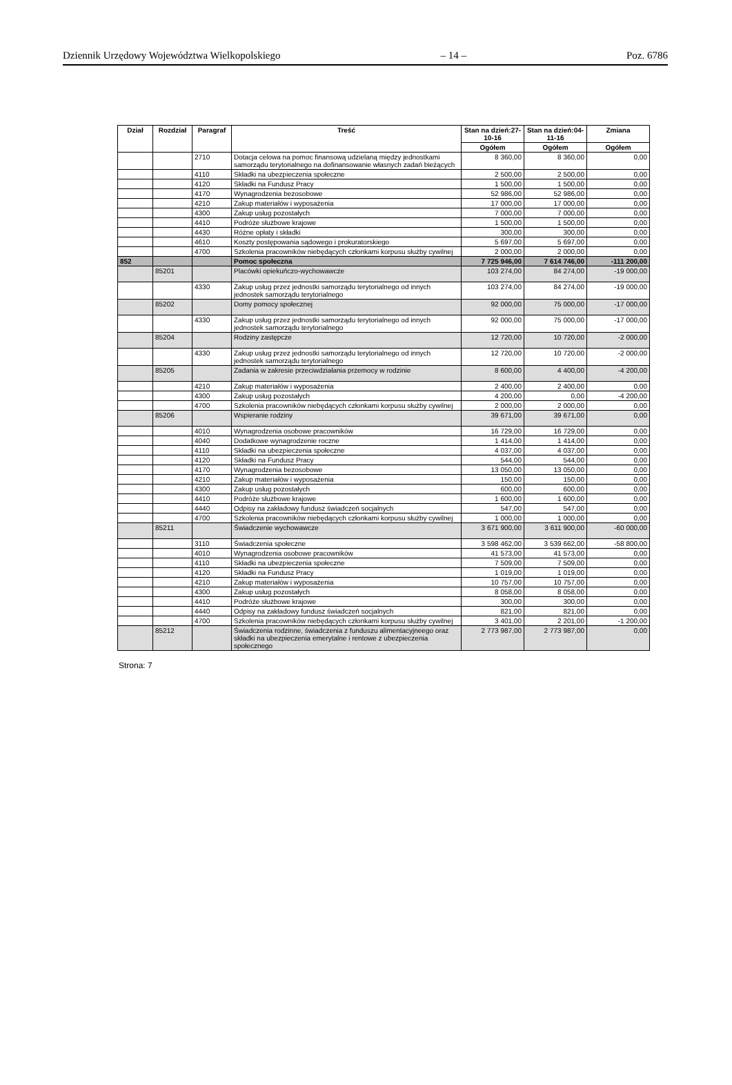Dziennik Urzędowy Województwa Wielkopolskiego – 14 – Poz. 6786
| Dział | Rozdział | Paragraf | Treść | Stan na dzień:27-10-16 | Stan na dzień:04-11-16 | Zmiana |
| --- | --- | --- | --- | --- | --- | --- |
| | | | | Ogółem | Ogółem | Ogółem |
| | | 2710 | Dotacja celowa na pomoc finansową udzielaną między jednostkami samorządu terytorialnego na dofinansowanie własnych zadań bieżących | 8 360,00 | 8 360,00 | 0,00 |
| | | 4110 | Składki na ubezpieczenia społeczne | 2 500,00 | 2 500,00 | 0,00 |
| | | 4120 | Składki na Fundusz Pracy | 1 500,00 | 1 500,00 | 0,00 |
| | | 4170 | Wynagrodzenia bezosobowe | 52 986,00 | 52 986,00 | 0,00 |
| | | 4210 | Zakup materiałów i wyposażenia | 17 000,00 | 17 000,00 | 0,00 |
| | | 4300 | Zakup usług pozostałych | 7 000,00 | 7 000,00 | 0,00 |
| | | 4410 | Podróże służbowe krajowe | 1 500,00 | 1 500,00 | 0,00 |
| | | 4430 | Różne opłaty i składki | 300,00 | 300,00 | 0,00 |
| | | 4610 | Koszty postępowania sądowego i prokuratorskiego | 5 697,00 | 5 697,00 | 0,00 |
| | | 4700 | Szkolenia pracowników niebędących członkami korpusu służby cywilnej | 2 000,00 | 2 000,00 | 0,00 |
| 852 | | | Pomoc społeczna | 7 725 946,00 | 7 614 746,00 | -111 200,00 |
| | 85201 | | Placówki opiekuńczo-wychowawcze | 103 274,00 | 84 274,00 | -19 000,00 |
| | | 4330 | Zakup usług przez jednostki samorządu terytorialnego od innych jednostek samorządu terytorialnego | 103 274,00 | 84 274,00 | -19 000,00 |
| | 85202 | | Domy pomocy społecznej | 92 000,00 | 75 000,00 | -17 000,00 |
| | | 4330 | Zakup usług przez jednostki samorządu terytorialnego od innych jednostek samorządu terytorialnego | 92 000,00 | 75 000,00 | -17 000,00 |
| | 85204 | | Rodziny zastępcze | 12 720,00 | 10 720,00 | -2 000,00 |
| | | 4330 | Zakup usług przez jednostki samorządu terytorialnego od innych jednostek samorządu terytorialnego | 12 720,00 | 10 720,00 | -2 000,00 |
| | 85205 | | Zadania w zakresie przeciwdziałania przemocy w rodzinie | 8 600,00 | 4 400,00 | -4 200,00 |
| | | 4210 | Zakup materiałów i wyposażenia | 2 400,00 | 2 400,00 | 0,00 |
| | | 4300 | Zakup usług pozostałych | 4 200,00 | 0,00 | -4 200,00 |
| | | 4700 | Szkolenia pracowników niebędących członkami korpusu służby cywilnej | 2 000,00 | 2 000,00 | 0,00 |
| | 85206 | | Wspieranie rodziny | 39 671,00 | 39 671,00 | 0,00 |
| | | 4010 | Wynagrodzenia osobowe pracowników | 16 729,00 | 16 729,00 | 0,00 |
| | | 4040 | Dodatkowe wynagrodzenie roczne | 1 414,00 | 1 414,00 | 0,00 |
| | | 4110 | Składki na ubezpieczenia społeczne | 4 037,00 | 4 037,00 | 0,00 |
| | | 4120 | Składki na Fundusz Pracy | 544,00 | 544,00 | 0,00 |
| | | 4170 | Wynagrodzenia bezosobowe | 13 050,00 | 13 050,00 | 0,00 |
| | | 4210 | Zakup materiałów i wyposażenia | 150,00 | 150,00 | 0,00 |
| | | 4300 | Zakup usług pozostałych | 600,00 | 600,00 | 0,00 |
| | | 4410 | Podróże służbowe krajowe | 1 600,00 | 1 600,00 | 0,00 |
| | | 4440 | Odpisy na zakładowy fundusz świadczeń socjalnych | 547,00 | 547,00 | 0,00 |
| | | 4700 | Szkolenia pracowników niebędących członkami korpusu służby cywilnej | 1 000,00 | 1 000,00 | 0,00 |
| | 85211 | | Świadczenie wychowawcze | 3 671 900,00 | 3 611 900,00 | -60 000,00 |
| | | 3110 | Świadczenia społeczne | 3 598 462,00 | 3 539 662,00 | -58 800,00 |
| | | 4010 | Wynagrodzenia osobowe pracowników | 41 573,00 | 41 573,00 | 0,00 |
| | | 4110 | Składki na ubezpieczenia społeczne | 7 509,00 | 7 509,00 | 0,00 |
| | | 4120 | Składki na Fundusz Pracy | 1 019,00 | 1 019,00 | 0,00 |
| | | 4210 | Zakup materiałów i wyposażenia | 10 757,00 | 10 757,00 | 0,00 |
| | | 4300 | Zakup usług pozostałych | 8 058,00 | 8 058,00 | 0,00 |
| | | 4410 | Podróże służbowe krajowe | 300,00 | 300,00 | 0,00 |
| | | 4440 | Odpisy na zakładowy fundusz świadczeń socjalnych | 821,00 | 821,00 | 0,00 |
| | | 4700 | Szkolenia pracowników niebędących członkami korpusu służby cywilnej | 3 401,00 | 2 201,00 | -1 200,00 |
| | 85212 | | Świadczenia rodzinne, świadczenia z funduszu alimentacyjneego oraz składki na ubezpieczenia emerytalne i rentowe z ubezpieczenia społecznego | 2 773 987,00 | 2 773 987,00 | 0,00 |
Strona: 7